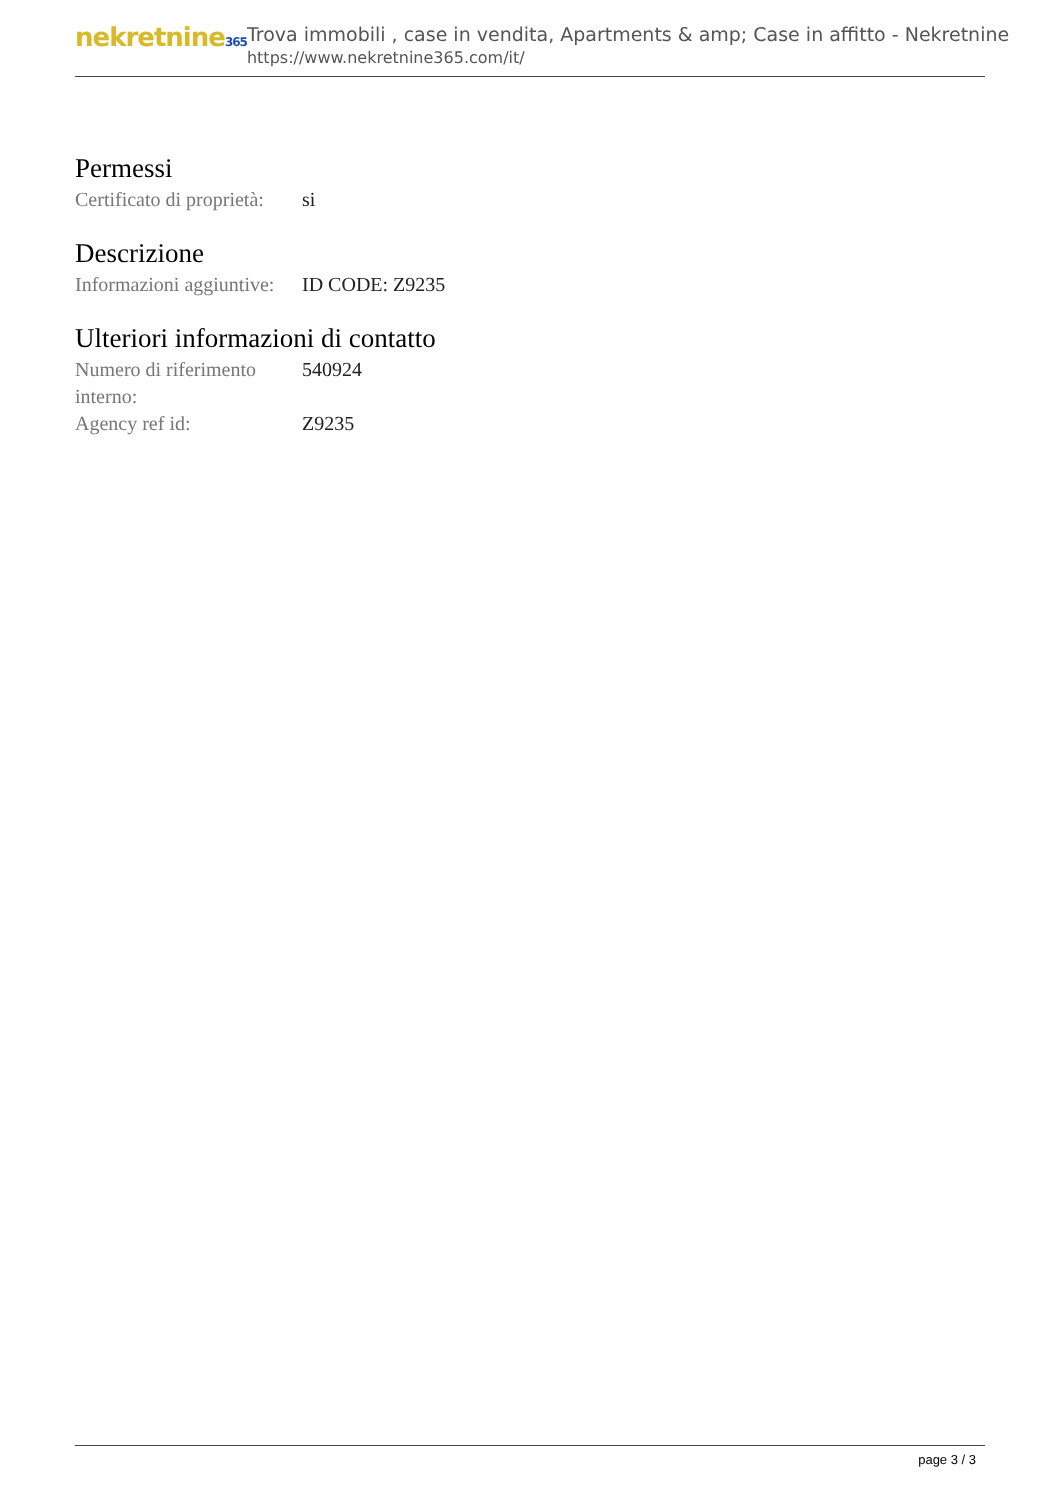nekretnine365
Trova immobili , case in vendita, Apartments & amp; Case in affitto - Nekretnine
https://www.nekretnine365.com/it/
Permessi
| Certificato di proprietà: | si |
Descrizione
| Informazioni aggiuntive: | ID CODE: Z9235 |
Ulteriori informazioni di contatto
| Numero di riferimento interno: | 540924 |
| Agency ref id: | Z9235 |
page 3 / 3